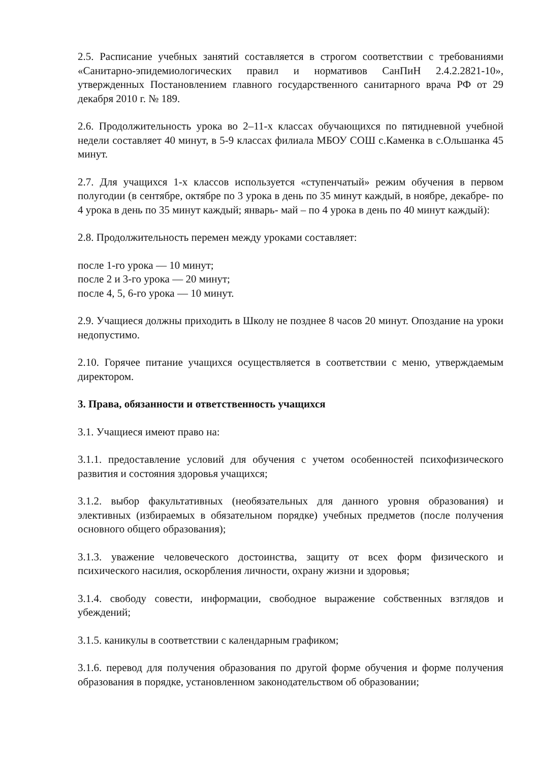2.5. Расписание учебных занятий составляется в строгом соответствии с требованиями «Санитарно-эпидемиологических правил и нормативов СанПиН 2.4.2.2821-10», утвержденных Постановлением главного государственного санитарного врача РФ от 29 декабря 2010 г. № 189.
2.6. Продолжительность урока во 2–11-х классах обучающихся по пятидневной учебной недели составляет 40 минут, в 5-9 классах филиала МБОУ СОШ с.Каменка в с.Ольшанка 45 минут.
2.7. Для учащихся 1-х классов используется «ступенчатый» режим обучения в первом полугодии (в сентябре, октябре по 3 урока в день по 35 минут каждый, в ноябре, декабре- по 4 урока в день по 35 минут каждый; январь- май – по 4 урока в день по 40 минут каждый):
2.8. Продолжительность перемен между уроками составляет:
после 1-го урока — 10 минут;
после 2 и 3-го урока — 20 минут;
после 4, 5, 6-го урока — 10 минут.
2.9. Учащиеся должны приходить в Школу не позднее 8 часов 20 минут. Опоздание на уроки недопустимо.
2.10. Горячее питание учащихся осуществляется в соответствии с меню, утверждаемым директором.
3. Права, обязанности и ответственность учащихся
3.1. Учащиеся имеют право на:
3.1.1. предоставление условий для обучения с учетом особенностей психофизического развития и состояния здоровья учащихся;
3.1.2. выбор факультативных (необязательных для данного уровня образования) и элективных (избираемых в обязательном порядке) учебных предметов (после получения основного общего образования);
3.1.3. уважение человеческого достоинства, защиту от всех форм физического и психического насилия, оскорбления личности, охрану жизни и здоровья;
3.1.4. свободу совести, информации, свободное выражение собственных взглядов и убеждений;
3.1.5. каникулы в соответствии с календарным графиком;
3.1.6. перевод для получения образования по другой форме обучения и форме получения образования в порядке, установленном законодательством об образовании;